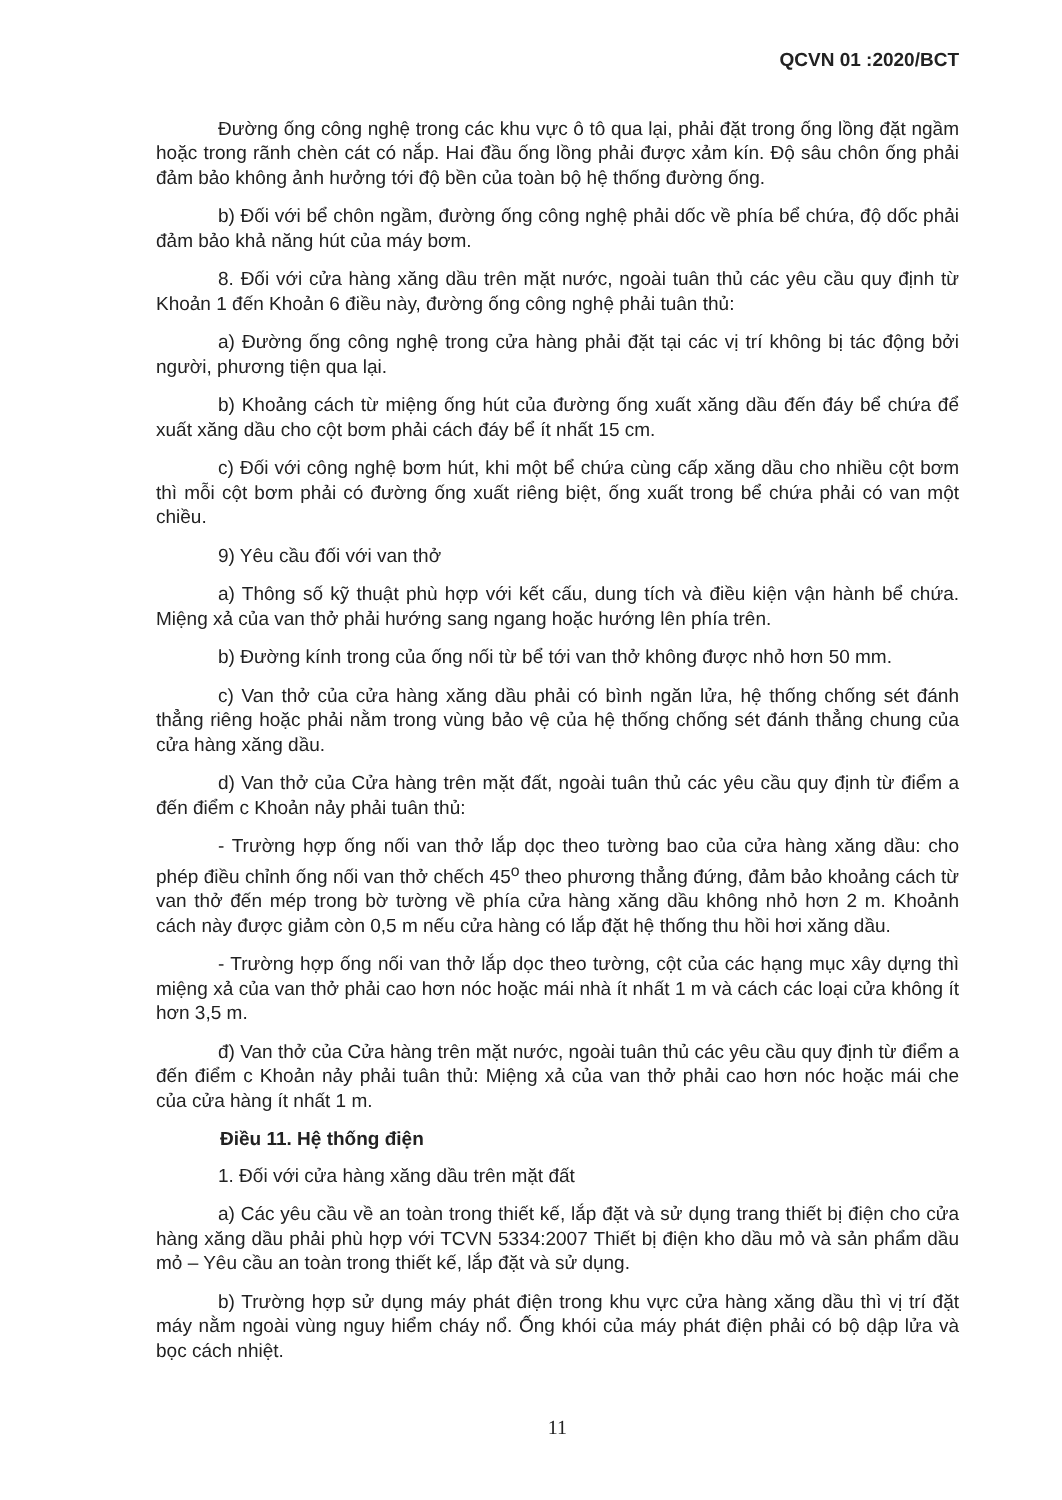QCVN 01 :2020/BCT
Đường ống công nghệ trong các khu vực ô tô qua lại, phải đặt trong ống lồng đặt ngầm hoặc trong rãnh chèn cát có nắp. Hai đầu ống lồng phải được xảm kín. Độ sâu chôn ống phải đảm bảo không ảnh hưởng tới độ bền của toàn bộ hệ thống đường ống.
b) Đối với bể chôn ngầm, đường ống công nghệ phải dốc về phía bể chứa, độ dốc phải đảm bảo khả năng hút của máy bơm.
8. Đối với cửa hàng xăng dầu trên mặt nước, ngoài tuân thủ các yêu cầu quy định từ Khoản 1 đến Khoản 6 điều này, đường ống công nghệ phải tuân thủ:
a) Đường ống công nghệ trong cửa hàng phải đặt tại các vị trí không bị tác động bởi người, phương tiện qua lại.
b) Khoảng cách từ miệng ống hút của đường ống xuất xăng dầu đến đáy bể chứa để xuất xăng dầu cho cột bơm phải cách đáy bể ít nhất 15 cm.
c) Đối với công nghệ bơm hút, khi một bể chứa cùng cấp xăng dầu cho nhiều cột bơm thì mỗi cột bơm phải có đường ống xuất riêng biệt, ống xuất trong bể chứa phải có van một chiều.
9) Yêu cầu đối với van thở
a) Thông số kỹ thuật phù hợp với kết cấu, dung tích và điều kiện vận hành bể chứa. Miệng xả của van thở phải hướng sang ngang hoặc hướng lên phía trên.
b) Đường kính trong của ống nối từ bể tới van thở không được nhỏ hơn 50 mm.
c) Van thở của cửa hàng xăng dầu phải có bình ngăn lửa, hệ thống chống sét đánh thẳng riêng hoặc phải nằm trong vùng bảo vệ của hệ thống chống sét đánh thẳng chung của cửa hàng xăng dầu.
d) Van thở của Cửa hàng trên mặt đất, ngoài tuân thủ các yêu cầu quy định từ điểm a đến điểm c Khoản nảy phải tuân thủ:
- Trường hợp ống nối van thở lắp dọc theo tường bao của cửa hàng xăng dầu: cho phép điều chỉnh ống nối van thở chếch 45<sup>o</sup> theo phương thẳng đứng, đảm bảo khoảng cách từ van thở đến mép trong bờ tường về phía cửa hàng xăng dầu không nhỏ hơn 2 m. Khoảnh cách này được giảm còn 0,5 m nếu cửa hàng có lắp đặt hệ thống thu hồi hơi xăng dầu.
- Trường hợp ống nối van thở lắp dọc theo tường, cột của các hạng mục xây dựng thì miệng xả của van thở phải cao hơn nóc hoặc mái nhà ít nhất 1 m và cách các loại cửa không ít hơn 3,5 m.
đ) Van thở của Cửa hàng trên mặt nước, ngoài tuân thủ các yêu cầu quy định từ điểm a đến điểm c Khoản nảy phải tuân thủ: Miệng xả của van thở phải cao hơn nóc hoặc mái che của cửa hàng ít nhất 1 m.
Điều 11. Hệ thống điện
1. Đối với cửa hàng xăng dầu trên mặt đất
a) Các yêu cầu về an toàn trong thiết kế, lắp đặt và sử dụng trang thiết bị điện cho cửa hàng xăng dầu phải phù hợp với TCVN 5334:2007 Thiết bị điện kho dầu mỏ và sản phẩm dầu mỏ – Yêu cầu an toàn trong thiết kế, lắp đặt và sử dụng.
b) Trường hợp sử dụng máy phát điện trong khu vực cửa hàng xăng dầu thì vị trí đặt máy nằm ngoài vùng nguy hiểm cháy nổ. Ống khói của máy phát điện phải có bộ dập lửa và bọc cách nhiệt.
11